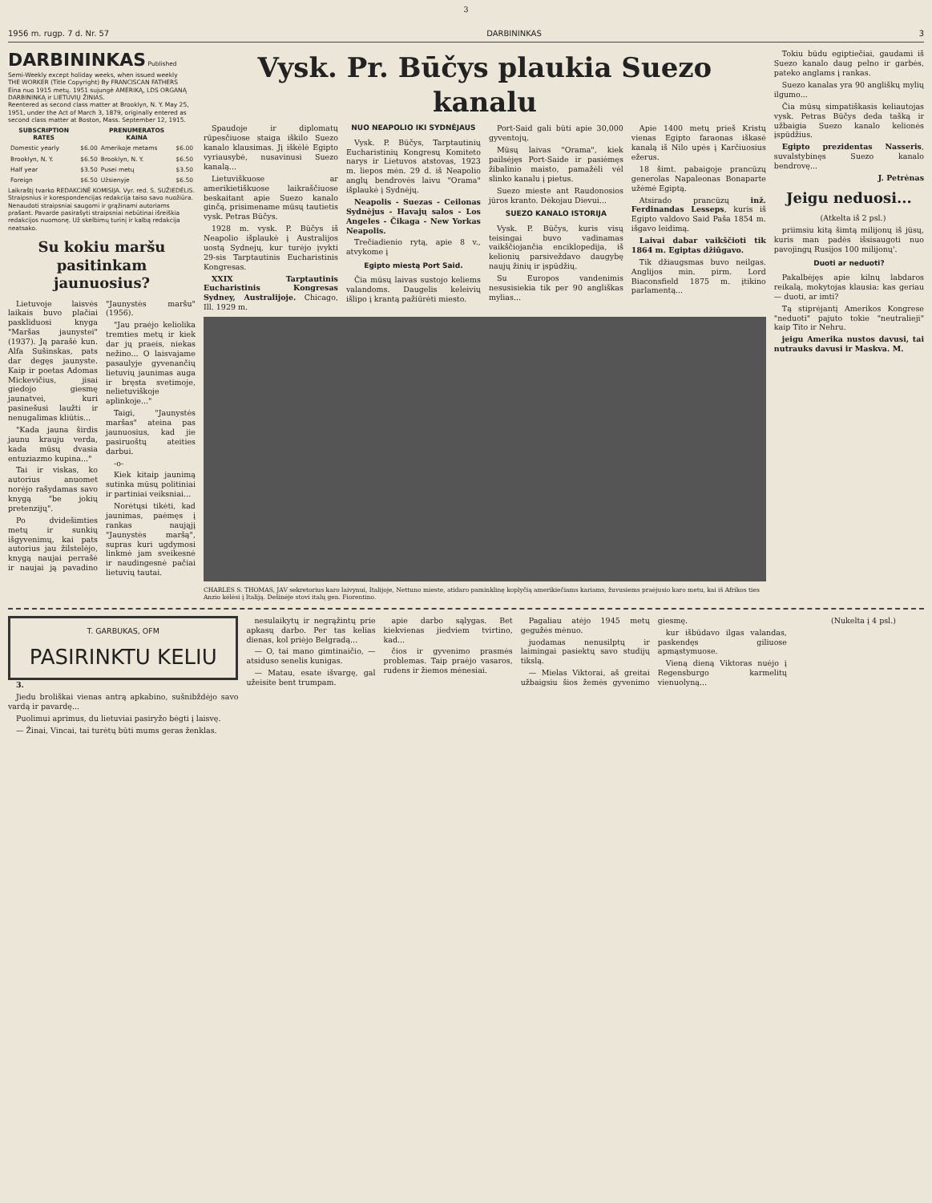3
1956 m. rugp. 7 d. Nr. 57 DARBININKAS 3
DARBININKAS Published Semi-Weekly except holiday weeks, when issued weekly
THE WORKER (Title Copyright) By FRANCISCAN FATHERS
Eina nuo 1915 metų. 1951 sujungė AMERIKĄ, LDS ORGANĄ DARBININKĄ ir LIETUVIŲ ŽINIAS.
Reentered as second class matter at Brooklyn, N. Y. May 25, 1951, under the Act of March 3, 1879, originally entered as second class matter at Boston, Mass. September 12, 1915.
| SUBSCRIPTION RATES | | PRENUMERATOS KAINA | |
| --- | --- | --- | --- |
| Domestic yearly | $6.00 | Amerikoje metams | $6.00 |
| Brooklyn, N. Y. | $6.50 | Brooklyn, N. Y. | $6.50 |
| Half year | $3.50 | Pusei metų | $3.50 |
| Foreign | $6.50 | Užsienyje | $6.50 |
Laikraštį tvarko REDAKCINĖ KOMISIJA. Vyr. red. S. SUŽIEDĖLIS. Straipsnius ir korespondencijas redakcija taiso savo nuožiūra. Nenaudoti straipsniai saugomi ir grąžinami autoriams prašant. Pavarde pasirašyti straipsniai nebūtinai išreiškia redakcijos nuomonę. Už skelbimų turinį ir kalbą redakcija neatsako.
Su kokiu maršu pasitinkam jaunuosius?
Lietuvoje laisvės laikais buvo plačiai paskliduosi knyga "Maršas jaunystei" (1937). Ją parašė kun. Alfa Sušinskas, pats dar degęs jaunyste. Kaip ir poetas Adomas Mickevičius, jisai giedojo giesmę jaunatvei, kuri pasinešusi laužti ir nenugalimas kliūtis...
"Kada jauna širdis jaunu krauju verda, kada mūsų dvasia entuziazmo kupina..."
Tai ir viskas, ko autorius anuomet norėjo rašydamas savo knygą "be jokių pretenzijų".
Po dvidešimties metų ir sunkių išgyvenimų, kai pats autorius jau žilstelėjo, knygą naujai perrašė ir naujai ją pavadino "Jaunystės maršu" (1956).
"Jau praėjo keliolika tremties metų ir kiek dar jų praeis, niekas nežino... O laisvajame pasaulyje gyvenančių lietuvių jaunimas auga ir bręsta svetimoje, nelietuviškoje aplinkoje..."
Taigi, "Jaunystės maršas" ateina pas jaunuosius, kad jie pasiruoštų ateities darbui.
-o-
Kiek kitaip jaunimą sutinka mūsų politiniai ir partiniai veiksniai...
Norėtųsi tikėti, kad jaunimas, paėmęs į rankas naująjį "Jaunystės maršą", supras kuri ugdymosi linkmė jam sveikesnė ir naudingesnė pačiai lietuvių tautai.
Vysk. Pr. Būčys plaukia Suezo kanalu
Spaudoje ir diplomatų rūpesčiuose staiga iškilo Suezo kanalo klausimas. Jį iškėlė Egipto vyriausybė, nusavinusi Suezo kanalą...
Lietuviškuose ar amerikietiškuose laikraščiuose beskaitant apie Suezo kanalo ginčą, prisimename mūsų tautietis vysk. Petras Būčys.
1928 m. vysk. P. Būčys iš Neapolio išplaukė į Australijos uostą Sydnejų, kur turėjo įvykti 29-sis Tarptautinis Eucharistinis Kongresas.
XXIX Tarptautinis Eucharistinis Kongresas Sydney, Australijoje. Chicago, Ill. 1929 m.
NUO NEAPOLIO IKI SYDNĖJAUS
Vysk. P. Būčys, Tarptautinių Eucharistinių Kongresų Komiteto narys ir Lietuvos atstovas, 1923 m. liepos mėn. 29 d. iš Neapolio anglų bendrovės laivu "Orama" išplaukė į Sydnėjų.
Neapolis - Suezas - Ceilonas Sydnėjus - Havajų salos - Los Angeles - Čikaga - New Yorkas Neapolis.
Trečiadienio rytą, apie 8 v., atvykome į
Egipto miestą Port Said.
Čia mūsų laivas sustojo keliems valandoms. Daugelis keleivių išlipo į krantą pažiūrėti miesto.
Port-Said gali būti apie 30,000 gyventojų.
Mūsų laivas "Orama", kiek pailsėjęs Port-Saide ir pasiėmęs žibalinio maisto, pamažėli vėl slinko kanalu į pietus.
Suezo mieste ant Raudonosios jūros kranto. Dėkojau Dievui...
SUEZO KANALO ISTORIJA
Vysk. P. Būčys, kuris visų teisingai buvo vadinamas vaikščiojančia enciklopedija, iš kelionių parsiveždavo daugybę naujų žinių ir įspūdžių.
Su Europos vandenimis nesusisiekia tik per 90 angliškas mylias...
Apie 1400 metų prieš Kristų vienas Egipto faraonas iškasė kanalą iš Nilo upės į Karčiuosius ežerus.
18 šimt. pabaigoje prancūzų generolas Napaleonas Bonaparte užėmė Egiptą.
Atsirado prancūzų inž. Ferdinandas Lesseps, kuris iš Egipto valdovo Said Paša 1854 m. išgavo leidimą.
Laivai dabar vaikščioti tik 1864 m. Egiptas džiūgavo.
Tik džiaugsmas buvo neilgas. Anglijos min. pirm. Lord Biaconsfield 1875 m. įtikino parlamentą...
CHARLES S. THOMAS, JAV sekretorius karo laivynui, Italijoje, Nettuno mieste, atidaro paminklinę koplyčią amerikiečiams kariams, žuvusiems praėjusio karo metu, kai iš Afrikos ties Anzio kėlėsi į Italiją. Dešinėje stovi italų gen. Fiorentino.
Tokiu būdu egiptiečiai, gaudami iš Suezo kanalo daug pelno ir garbės, pateko anglams į rankas.
Suezo kanalas yra 90 angliškų mylių ilgumo...
Čia mūsų simpatiškasis keliautojas vysk. Petras Būčys deda tašką ir užbaigia Suezo kanalo kelionės įspūdžius.
Egipto prezidentas Nasseris, suvalstybinęs Suezo kanalo bendrovę...
J. Petrėnas
Jeigu neduosi...
(Atkelta iš 2 psl.)
priimsiu kitą šimtą milijonų iš jūsų, kuris man padės išsisaugoti nuo pavojingų Rusijos 100 milijonų'.
Duoti ar neduoti?
Pakalbėjęs apie kilnų labdaros reikalą, mokytojas klausia: kas geriau — duoti, ar imti?
Tą stiprėjantį Amerikos Kongrese "neduoti" pajuto tokie "neutralieji" kaip Tito ir Nehru.
jeigu Amerika nustos davusi, tai nutrauks davusi ir Maskva. M.
T. GARBUKAS, OFM
PASIRINKTU KELIU
3.
Jiedu broliškai vienas antrą apkabino, sušnibždėjo savo vardą ir pavardę...
Puolimui aprimus, du lietuviai pasiryžo bėgti į laisvę.
— Žinai, Vincai, tai turėtų būti mums geras ženklas.
nesulaikytų ir negrąžintų prie apkasų darbo. Per tas kelias dienas, kol priėjo Belgradą...
— O, tai mano gimtinaičio, — atsiduso senelis kunigas.
— Matau, esate išvargę, gal užeisite bent trumpam.
apie darbo sąlygas. Bet kiekvienas jiedviem tvirtino, kad...
čios ir gyvenimo prasmės problemas. Taip praėjo vasaros, rudens ir žiemos mėnesiai.
Pagaliau atėjo 1945 metų gegužės mėnuo.
juodamas nenusilptų ir laimingai pasiektų savo studijų tikslą.
— Mielas Viktorai, aš greitai užbaigsiu šios žemės gyvenimo giesmę.
kur išbūdavo ilgas valandas, paskendęs giliuose apmąstymuose.
Vieną dieną Viktoras nuėjo į Regensburgo karmelitų vienuolyną...
(Nukelta į 4 psl.)